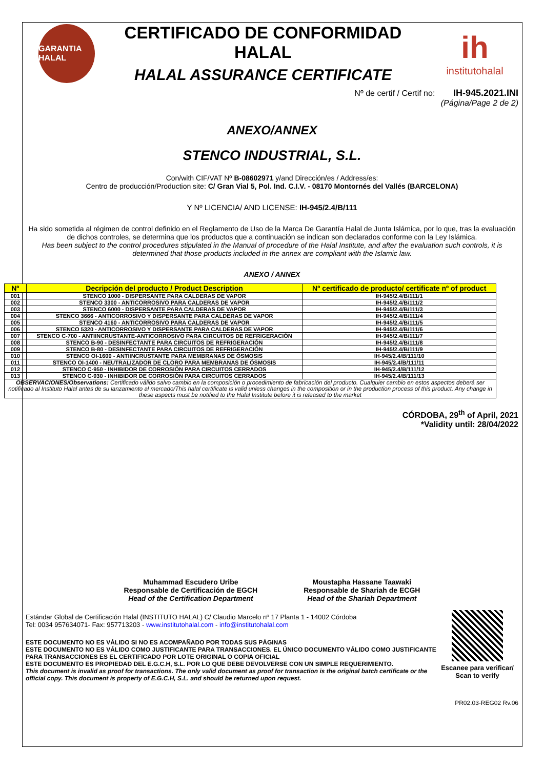GARANTIA HALAL
CERTIFICADO DE CONFORMIDAD HALAL
HALAL ASSURANCE CERTIFICATE
ih
institutohalal
Nº de certif / Certif no: IH-945.2021.INI
(Página/Page 2 de 2)
ANEXO/ANNEX
STENCO INDUSTRIAL, S.L.
Con/with CIF/VAT Nº B-08602971 y/and Dirección/es / Address/es:
Centro de producción/Production site: C/ Gran Vial 5, Pol. Ind. C.I.V. - 08170 Montornés del Vallés (BARCELONA)
Y Nº LICENCIA/ AND LICENSE: IH-945/2.4/B/111
Ha sido sometida al régimen de control definido en el Reglamento de Uso de la Marca De Garantía Halal de Junta Islámica, por lo que, tras la evaluación de dichos controles, se determina que los productos que a continuación se indican son declarados conforme con la Ley Islámica.
Has been subject to the control procedures stipulated in the Manual of procedure of the Halal Institute, and after the evaluation such controls, it is determined that those products included in the annex are compliant with the Islamic law.
ANEXO / ANNEX
| Nº | Decripción del producto / Product Description | Nº certificado de producto/ certificate nº of product |
| --- | --- | --- |
| 001 | STENCO 1000 - DISPERSANTE PARA CALDERAS DE VAPOR | IH-945/2.4/B/111/1 |
| 002 | STENCO 3300 - ANTICORROSIVO PARA CALDERAS DE VAPOR | IH-945/2.4/B/111/2 |
| 003 | STENCO 6000 - DISPERSANTE PARA CALDERAS DE VAPOR | IH-945/2.4/B/111/3 |
| 004 | STENCO 3666 - ANTICORROSIVO Y DISPERSANTE PARA CALDERAS DE VAPOR | IH-945/2.4/B/111/4 |
| 005 | STENCO 4160 - ANTICORROSIVO PARA CALDERAS DE VAPOR | IH-945/2.4/B/111/5 |
| 006 | STENCO 5320 - ANTICORROSIVO Y DISPERSANTE PARA CALDERAS DE VAPOR | IH-945/2.4/B/111/6 |
| 007 | STENCO C-700 - ANTIINCRUSTANTE-ANTICORROSIVO PARA CIRCUITOS DE REFRIGERACIÓN | IH-945/2.4/B/111/7 |
| 008 | STENCO B-90 - DESINFECTANTE PARA CIRCUITOS DE REFRIGERACIÓN | IH-945/2.4/B/111/8 |
| 009 | STENCO B-80 - DESINFECTANTE PARA CIRCUITOS DE REFRIGERACIÓN | IH-945/2.4/B/111/9 |
| 010 | STENCO OI-1600 - ANTIINCRUSTANTE PARA MEMBRANAS DE ÓSMOSIS | IH-945/2.4/B/111/10 |
| 011 | STENCO OI-1400 - NEUTRALIZADOR DE CLORO PARA MEMBRANAS DE ÓSMOSIS | IH-945/2.4/B/111/11 |
| 012 | STENCO C-950 - INHIBIDOR DE CORROSIÓN PARA CIRCUITOS CERRADOS | IH-945/2.4/B/111/12 |
| 013 | STENCO C-930 - INHIBIDOR DE CORROSIÓN PARA CIRCUITOS CERRADOS | IH-945/2.4/B/111/13 |
| OBSERVACIONES/Observations : Certificado válido salvo cambio en la composición o procedimiento de fabricación del producto. Cualquier cambio en estos aspectos deberá ser notificado al Instituto Halal antes de su lanzamiento al mercado/This halal certificate is valid unless changes in the composition or in the production process of this product. Any change in these aspects must be notified to the Halal Institute before it is released to the market | | |
CÓRDOBA, 29<sup>th</sup> of April, 2021
*Validity until: 28/04/2022
Muhammad Escudero Uribe
Responsable de Certificación de EGCH
Head of the Certification Department
Moustapha Hassane Taawaki
Responsable de Shariah de ECGH
Head of the Shariah Department
Estándar Global de Certificación Halal (INSTITUTO HALAL) C/ Claudio Marcelo nº 17 Planta 1 - 14002 Córdoba
Tel: 0034 957634071- Fax: 957713203 - www.institutohalal.com - info@institutohalal.com
ESTE DOCUMENTO NO ES VÁLIDO SI NO ES ACOMPAÑADO POR TODAS SUS PÁGINAS
ESTE DOCUMENTO NO ES VÁLIDO COMO JUSTIFICANTE PARA TRANSACCIONES. EL ÚNICO DOCUMENTO VÁLIDO COMO JUSTIFICANTE PARA TRANSACCIONES ES EL CERTIFICADO POR LOTE ORIGINAL O COPIA OFICIAL
ESTE DOCUMENTO ES PROPIEDAD DEL E.G.C.H, S.L. POR LO QUE DEBE DEVOLVERSE CON UN SIMPLE REQUERIMIENTO.
This document is invalid as proof for transactions. The only valid document as proof for transaction is the original batch certificate or the official copy. This document is property of E.G.C.H, S.L. and should be returned upon request.
Escanee para verificar/
Scan to verify
PR02.03-REG02 Rv.06